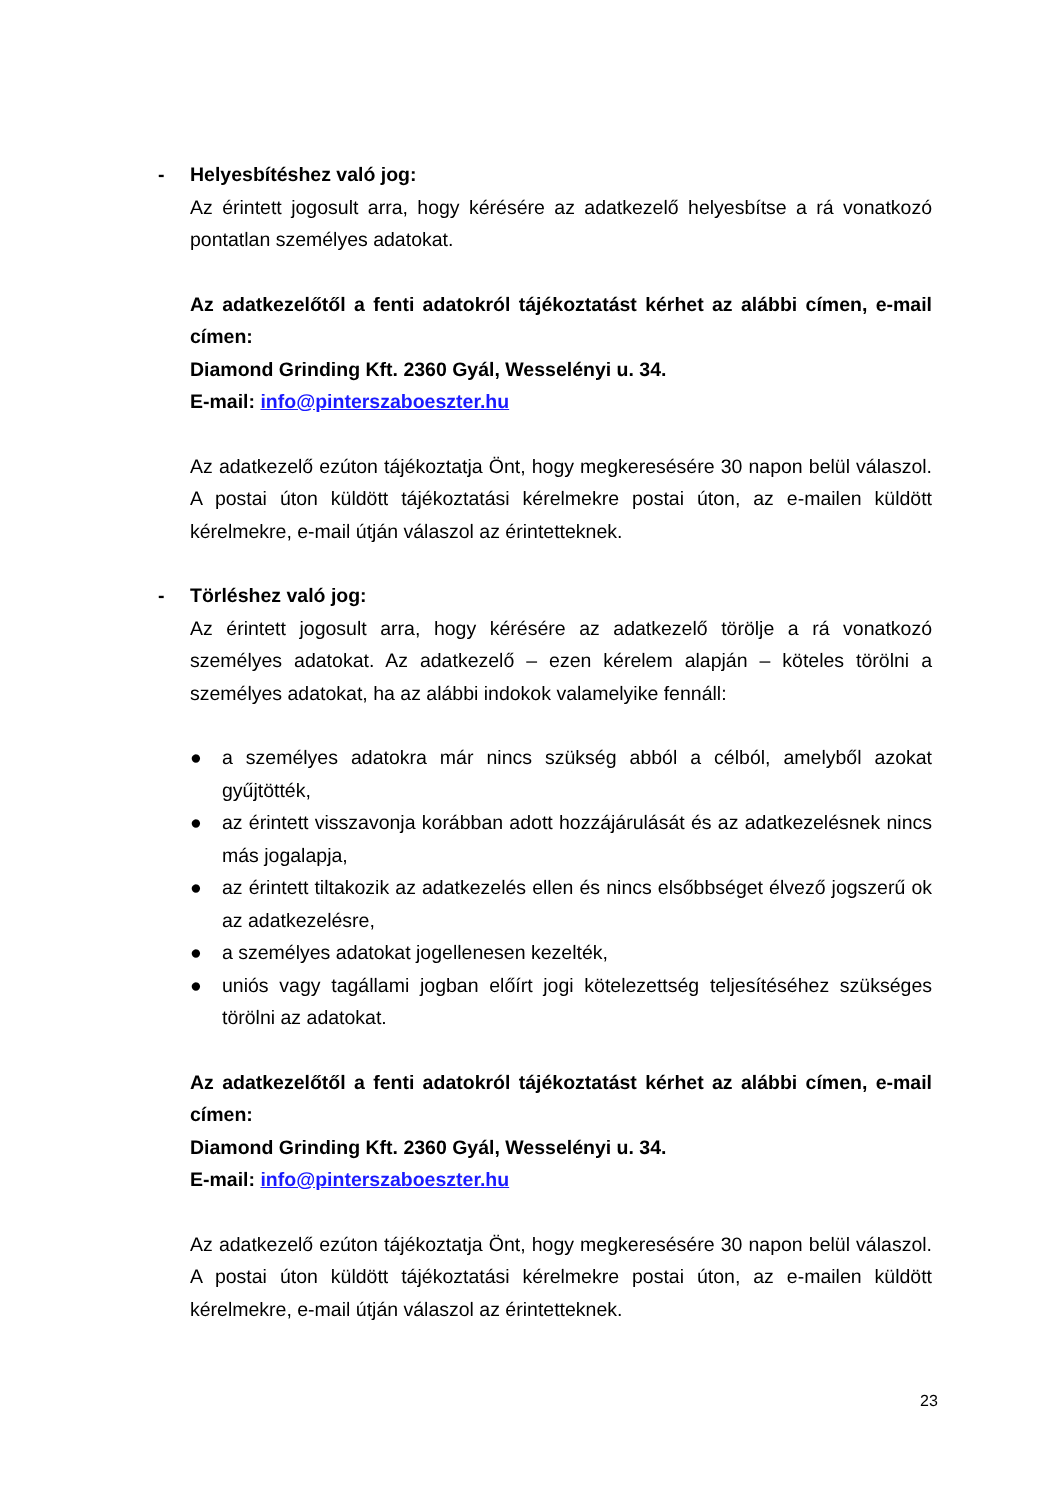- Helyesbítéshez való jog:
Az érintett jogosult arra, hogy kérésére az adatkezelő helyesbítse a rá vonatkozó pontatlan személyes adatokat.
Az adatkezelőtől a fenti adatokról tájékoztatást kérhet az alábbi címen, e-mail címen:
Diamond Grinding Kft. 2360 Gyál, Wesselényi u. 34.
E-mail: info@pinterszaboeszter.hu
Az adatkezelő ezúton tájékoztatja Önt, hogy megkeresésére 30 napon belül válaszol. A postai úton küldött tájékoztatási kérelmekre postai úton, az e-mailen küldött kérelmekre, e-mail útján válaszol az érintetteknek.
- Törléshez való jog:
Az érintett jogosult arra, hogy kérésére az adatkezelő törölje a rá vonatkozó személyes adatokat. Az adatkezelő – ezen kérelem alapján – köteles törölni a személyes adatokat, ha az alábbi indokok valamelyike fennáll:
● a személyes adatokra már nincs szükség abból a célból, amelyből azokat gyűjtötték,
● az érintett visszavonja korábban adott hozzájárulását és az adatkezelésnek nincs más jogalapja,
● az érintett tiltakozik az adatkezelés ellen és nincs elsőbbséget élvező jogszerű ok az adatkezelésre,
● a személyes adatokat jogellenesen kezelték,
● uniós vagy tagállami jogban előírt jogi kötelezettség teljesítéséhez szükséges törölni az adatokat.
Az adatkezelőtől a fenti adatokról tájékoztatást kérhet az alábbi címen, e-mail címen:
Diamond Grinding Kft. 2360 Gyál, Wesselényi u. 34.
E-mail: info@pinterszaboeszter.hu
Az adatkezelő ezúton tájékoztatja Önt, hogy megkeresésére 30 napon belül válaszol. A postai úton küldött tájékoztatási kérelmekre postai úton, az e-mailen küldött kérelmekre, e-mail útján válaszol az érintetteknek.
23